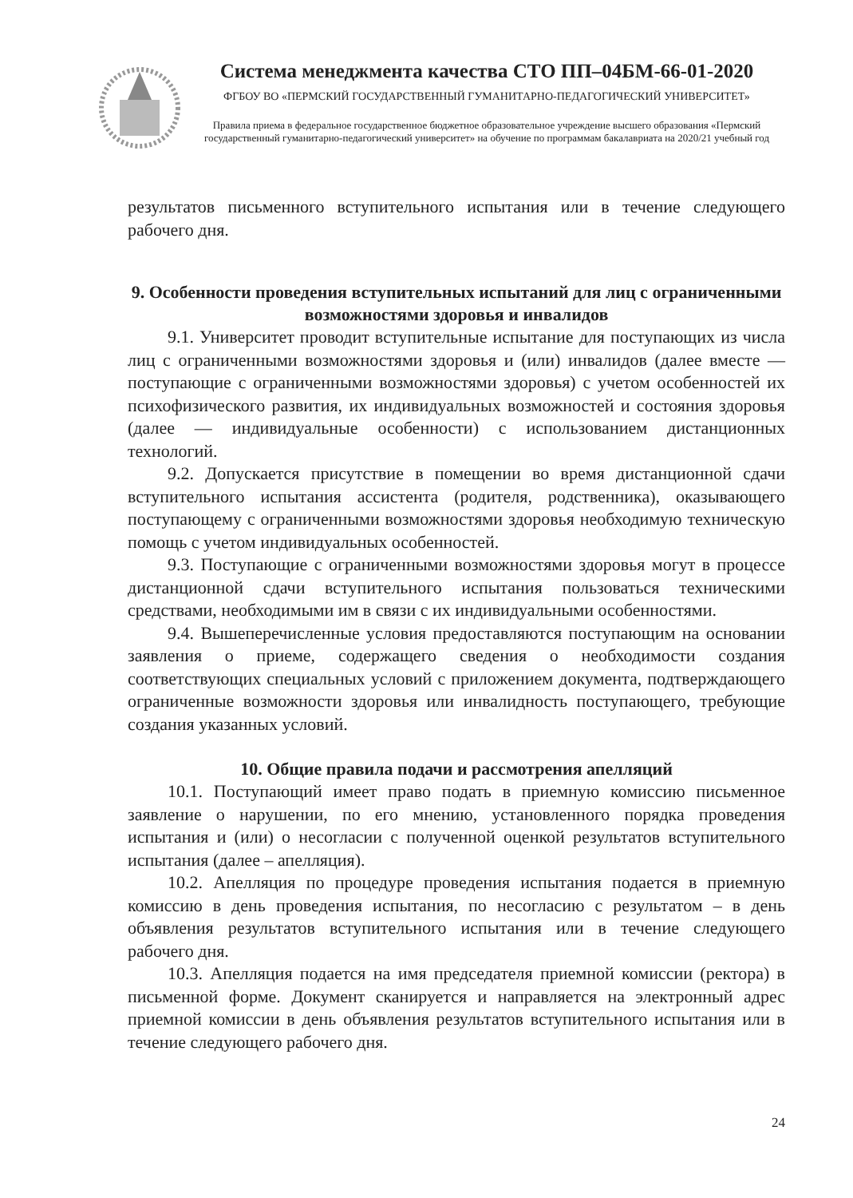Система менеджмента качества СТО ПП–04БМ-66-01-2020
ФГБОУ ВО «ПЕРМСКИЙ ГОСУДАРСТВЕННЫЙ ГУМАНИТАРНО-ПЕДАГОГИЧЕСКИЙ УНИВЕРСИТЕТ»
Правила приема в федеральное государственное бюджетное образовательное учреждение высшего образования «Пермский государственный гуманитарно-педагогический университет» на обучение по программам бакалавриата на 2020/21 учебный год
результатов письменного вступительного испытания или в течение следующего рабочего дня.
9. Особенности проведения вступительных испытаний для лиц с ограниченными возможностями здоровья и инвалидов
9.1. Университет проводит вступительные испытание для поступающих из числа лиц с ограниченными возможностями здоровья и (или) инвалидов (далее вместе — поступающие с ограниченными возможностями здоровья) с учетом особенностей их психофизического развития, их индивидуальных возможностей и состояния здоровья (далее — индивидуальные особенности) с использованием дистанционных технологий.
9.2. Допускается присутствие в помещении во время дистанционной сдачи вступительного испытания ассистента (родителя, родственника), оказывающего поступающему с ограниченными возможностями здоровья необходимую техническую помощь с учетом индивидуальных особенностей.
9.3. Поступающие с ограниченными возможностями здоровья могут в процессе дистанционной сдачи вступительного испытания пользоваться техническими средствами, необходимыми им в связи с их индивидуальными особенностями.
9.4. Вышеперечисленные условия предоставляются поступающим на основании заявления о приеме, содержащего сведения о необходимости создания соответствующих специальных условий с приложением документа, подтверждающего ограниченные возможности здоровья или инвалидность поступающего, требующие создания указанных условий.
10. Общие правила подачи и рассмотрения апелляций
10.1. Поступающий имеет право подать в приемную комиссию письменное заявление о нарушении, по его мнению, установленного порядка проведения испытания и (или) о несогласии с полученной оценкой результатов вступительного испытания (далее – апелляция).
10.2. Апелляция по процедуре проведения испытания подается в приемную комиссию в день проведения испытания, по несогласию с результатом – в день объявления результатов вступительного испытания или в течение следующего рабочего дня.
10.3. Апелляция подается на имя председателя приемной комиссии (ректора) в письменной форме. Документ сканируется и направляется на электронный адрес приемной комиссии в день объявления результатов вступительного испытания или в течение следующего рабочего дня.
24